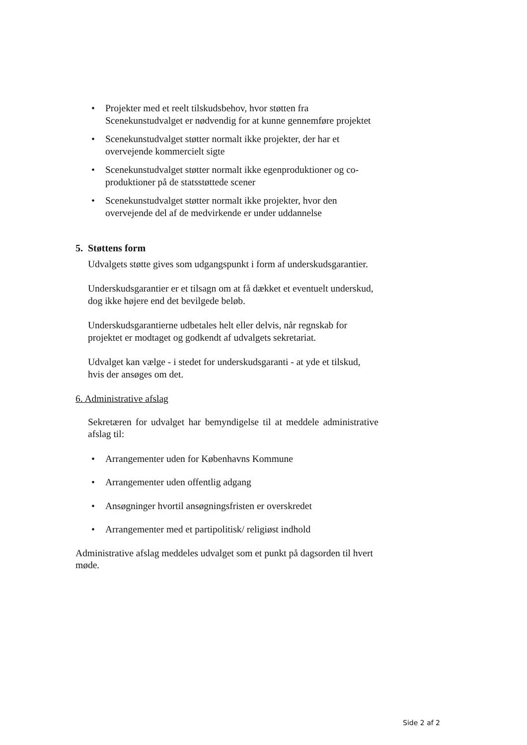• Projekter med et reelt tilskudsbehov, hvor støtten fra Scenekunstudvalget er nødvendig for at kunne gennemføre projektet
• Scenekunstudvalget støtter normalt ikke projekter, der har et overvejende kommercielt sigte
• Scenekunstudvalget støtter normalt ikke egenproduktioner og co-produktioner på de statsstøttede scener
• Scenekunstudvalget støtter normalt ikke projekter, hvor den overvejende del af de medvirkende er under uddannelse
5. Støttens form
Udvalgets støtte gives som udgangspunkt i form af underskudsgarantier.
Underskudsgarantier er et tilsagn om at få dækket et eventuelt underskud, dog ikke højere end det bevilgede beløb.
Underskudsgarantierne udbetales helt eller delvis, når regnskab for projektet er modtaget og godkendt af udvalgets sekretariat.
Udvalget kan vælge - i stedet for underskudsgaranti - at yde et tilskud, hvis der ansøges om det.
6. Administrative afslag
Sekretæren for udvalget har bemyndigelse til at meddele administrative afslag til:
• Arrangementer uden for Københavns Kommune
• Arrangementer uden offentlig adgang
• Ansøgninger hvortil ansøgningsfristen er overskredet
• Arrangementer med et partipolitisk/ religiøst indhold
Administrative afslag meddeles udvalget som et punkt på dagsorden til hvert møde.
Side 2 af 2